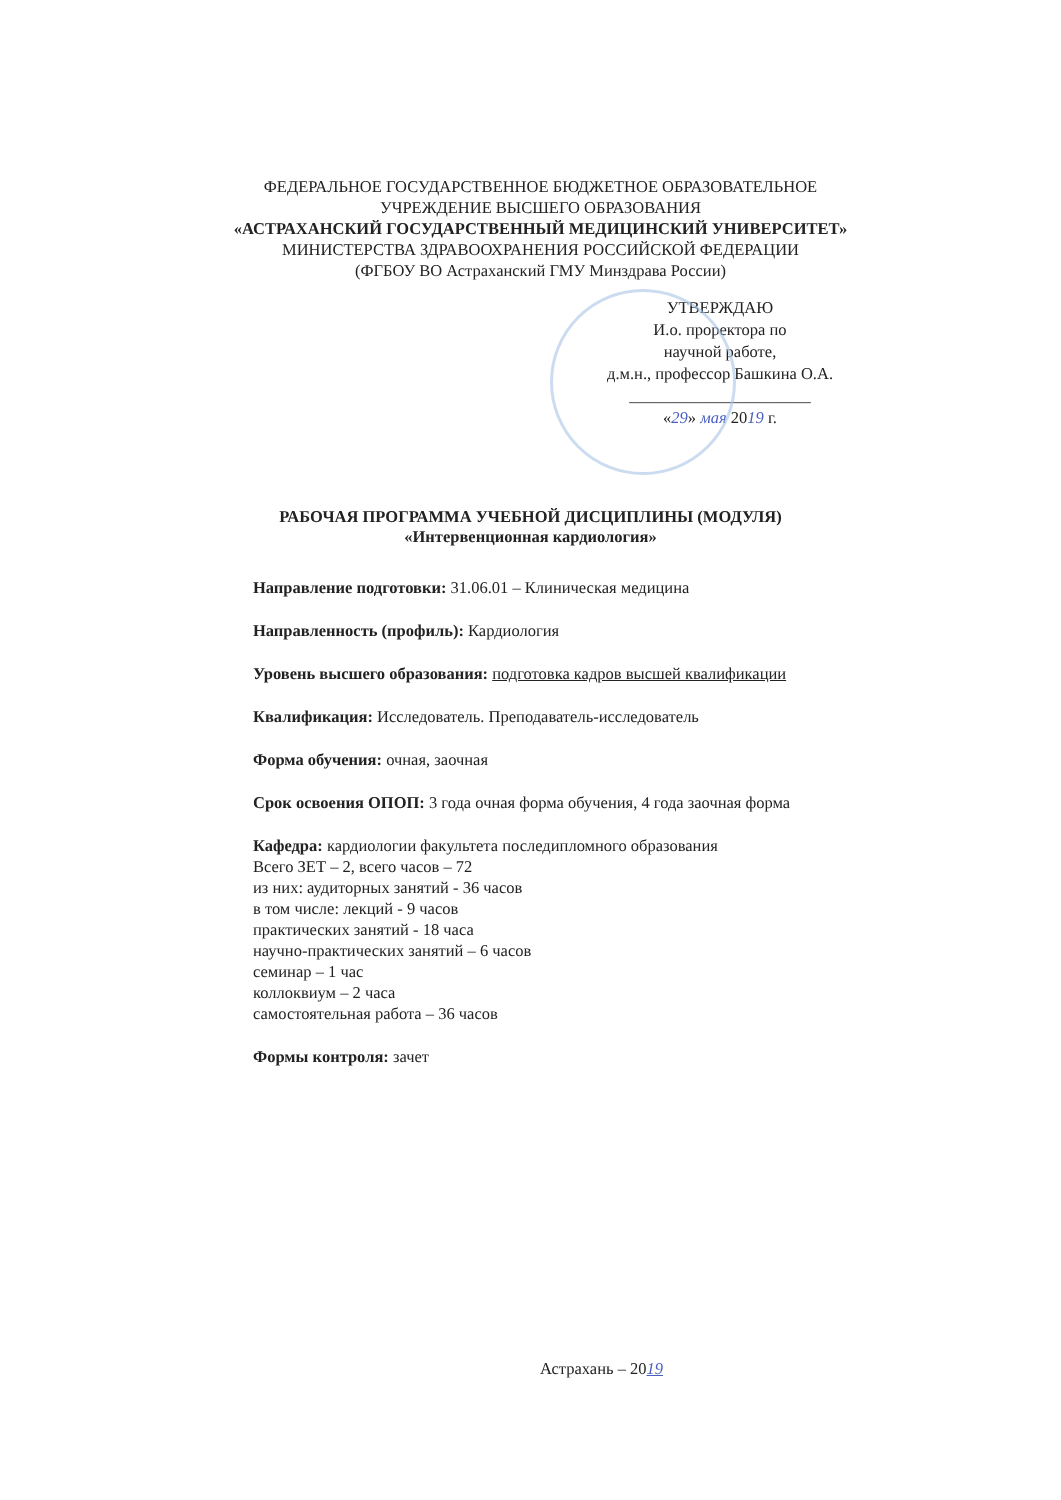ФЕДЕРАЛЬНОЕ ГОСУДАРСТВЕННОЕ БЮДЖЕТНОЕ ОБРАЗОВАТЕЛЬНОЕ
УЧРЕЖДЕНИЕ ВЫСШЕГО ОБРАЗОВАНИЯ
«АСТРАХАНСКИЙ ГОСУДАРСТВЕННЫЙ МЕДИЦИНСКИЙ УНИВЕРСИТЕТ»
МИНИСТЕРСТВА ЗДРАВООХРАНЕНИЯ РОССИЙСКОЙ ФЕДЕРАЦИИ
(ФГБОУ ВО Астраханский ГМУ Минздрава России)
УТВЕРЖДАЮ
И.о. проректора по
научной работе,
д.м.н., профессор Башкина О.А.
______________________
«29» мая 2019 г.
РАБОЧАЯ ПРОГРАММА УЧЕБНОЙ ДИСЦИПЛИНЫ (МОДУЛЯ)
«Интервенционная кардиология»
Направление подготовки: 31.06.01 – Клиническая медицина
Направленность (профиль): Кардиология
Уровень высшего образования: подготовка кадров высшей квалификации
Квалификация: Исследователь. Преподаватель-исследователь
Форма обучения: очная, заочная
Срок освоения ОПОП: 3 года очная форма обучения, 4 года заочная форма
Кафедра: кардиологии факультета последипломного образования
Всего ЗЕТ – 2, всего часов – 72
из них: аудиторных занятий - 36 часов
в том числе: лекций - 9 часов
практических занятий - 18 часа
научно-практических занятий – 6 часов
семинар – 1 час
коллоквиум – 2 часа
самостоятельная работа – 36 часов
Формы контроля: зачет
Астрахань – 2019